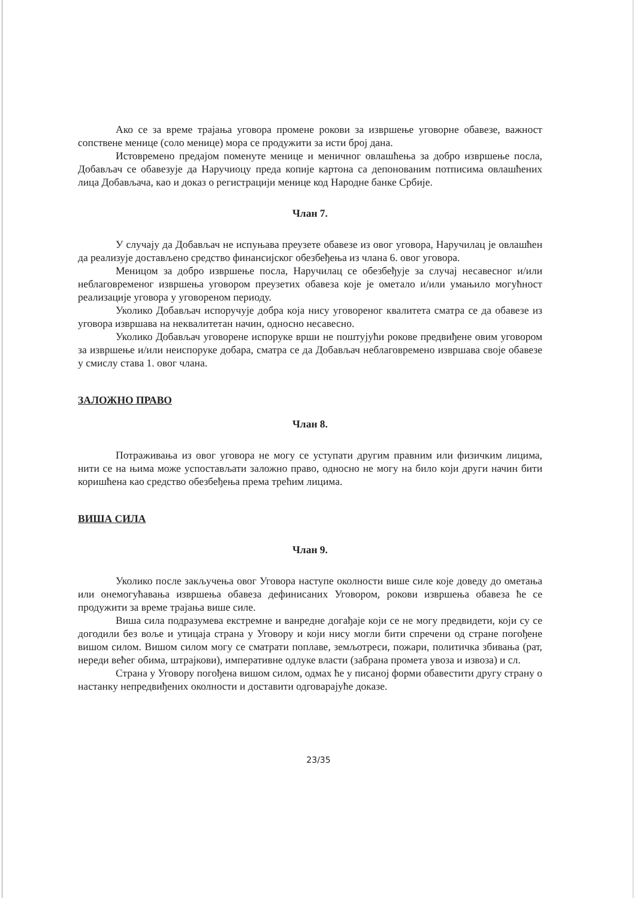Ако се за време трајања уговора промене рокови за извршење уговорне обавезе, важност сопствене менице (соло менице) мора се продужити за исти број дана.
Истовремено предајом поменуте менице и меничног овлашћења за добро извршење посла, Добављач се обавезује да Наручиоцу преда копије картона са депонованим потписима овлашћених лица Добављача, као и доказ о регистрацији менице код Народне банке Србије.
Члан 7.
У случају да Добављач не испуњава преузете обавезе из овог уговора, Наручилац је овлашћен да реализује достављено средство финансијског обезбеђења из члана 6. овог уговора.
Меницом за добро извршење посла, Наручилац се обезбеђује за случај несавесног и/или неблаговременог извршења уговором преузетих обавеза које је ометало и/или умањило могућност реализације уговора у уговореном периоду.
Уколико Добављач испоручује добра која нису уговореног квалитета сматра се да обавезе из уговора извршава на неквалитетан начин, односно несавесно.
Уколико Добављач уговорене испоруке врши не поштујући рокове предвиђене овим уговором за извршење и/или неиспоруке добара, сматра се да Добављач неблаговремено извршава своје обавезе у смислу става 1. овог члана.
ЗАЛОЖНО ПРАВО
Члан 8.
Потраживања из овог уговора не могу се уступати другим правним или физичким лицима, нити се на њима може успостављати заложно право, односно не могу на било који други начин бити коришћена као средство обезбеђења према трећим лицима.
ВИША СИЛА
Члан 9.
Уколико после закључења овог Уговора наступе околности више силе које доведу до ометања или онемогућавања извршења обавеза дефинисаних Уговором, рокови извршења обавеза ће се продужити за време трајања више силе.
Виша сила подразумева екстремне и ванредне догађаје који се не могу предвидети, који су се догодили без воље и утицаја страна у Уговору и који нису могли бити спречени од стране погођене вишом силом. Вишом силом могу се сматрати поплаве, земљотреси, пожари, политичка збивања (рат, нереди већег обима, штрајкови), императивне одлуке власти (забрана промета увоза и извоза) и сл.
Страна у Уговору погођена вишом силом, одмах ће у писаној форми обавестити другу страну о настанку непредвиђених околности и доставити одговарајуће доказе.
23/35